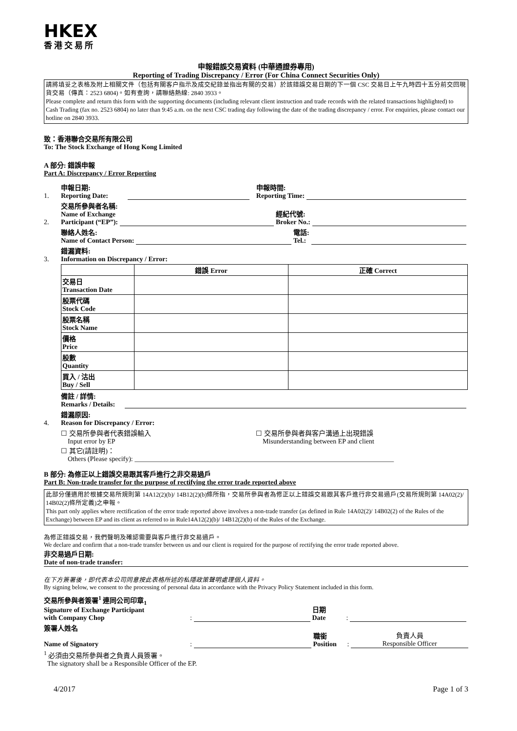HKEX
香港交易所
申報錯誤交易資料 (中華通證券專用)
Reporting of Trading Discrepancy / Error (For China Connect Securities Only)
請將填妥之表格及附上相關文件（包括有關客户指示及成交紀錄並指出有關的交易）於該錯誤交易日期的下一個 CSC 交易日上午九時四十五分前交回現貨交易（傳真：2523 6804)。如有查詢，請聯絡熱線: 2840 3933。
Please complete and return this form with the supporting documents (including relevant client instruction and trade records with the related transactions highlighted) to Cash Trading (fax no. 2523 6804) no later than 9:45 a.m. on the next CSC trading day following the date of the trading discrepancy / error. For enquiries, please contact our hotline on 2840 3933.
致：香港聯合交易所有限公司
To: The Stock Exchange of Hong Kong Limited
A 部分: 錯誤申報
Part A: Discrepancy / Error Reporting
1. 申報日期:
Reporting Date: 申報時間:
Reporting Time:
2. 交易所參與者名稱:
Name of Exchange
Participant (“EP”): 經紀代號:
Broker No.:
聯絡人姓名:
Name of Contact Person: 電話:
Tel.:
3. 錯漏資料:
Information on Discrepancy / Error:
| | 錯誤 Error | 正確 Correct |
| --- | --- | --- |
| 交易日 Transaction Date | | |
| 股票代碼 Stock Code | | |
| 股票名稱 Stock Name | | |
| 價格 Price | | |
| 股數 Quantity | | |
| 買入 / 沽出 Buy / Sell | | |
備註 / 詳情:
Remarks / Details:
4. 錯漏原因:
Reason for Discrepancy / Error:
☐ 交易所參與者代表錯誤輸入
Input error by EP
☐ 交易所參與者與客户溝通上出現錯誤
Misunderstanding between EP and client
☐ 其它(請註明)：
Others (Please specify): ____________________________________________________________________________
B 部分: 為修正以上錯誤交易跟其客戶進行之非交易過戶
Part B: Non-trade transfer for the purpose of rectifying the error trade reported above
此部分僅適用於根據交易所規則第 14A12(2)(b)/ 14B12(2)(b)條所指，交易所參與者為修正以上錯誤交易跟其客戶進行非交易過戶(交易所規則第 14A02(2)/ 14B02(2)條所定義)之申報。
This part only applies where rectification of the error trade reported above involves a non-trade transfer (as defined in Rule 14A02(2)/ 14B02(2) of the Rules of the Exchange) between EP and its client as referred to in Rule14A12(2)(b)/ 14B12(2)(b) of the Rules of the Exchange.
為修正錯誤交易，我們聲明及確認需要與客戶進行非交易過戶。
We declare and confirm that a non-trade transfer between us and our client is required for the purpose of rectifying the error trade reported above.
非交易過戶日期:
Date of non-trade transfer:
在下方簽署後，即代表本公司同意按此表格所述的私隱政策聲明處理個人資料。
By signing below, we consent to the processing of personal data in accordance with the Privacy Policy Statement included in this form.
交易所參與者簽署<sup>1</sup> 連同公司印章<sub>1</sub>
Signature of Exchange Participant
with Company Chop: 日期
Date:
簽署人姓名
Name of Signatory: 職銜
Position: 負責人員
Responsible Officer
<sup>1</sup> 必須由交易所參與者之負責人員簽署。
The signatory shall be a Responsible Officer of the EP.
4/2017 Page 1 of 3